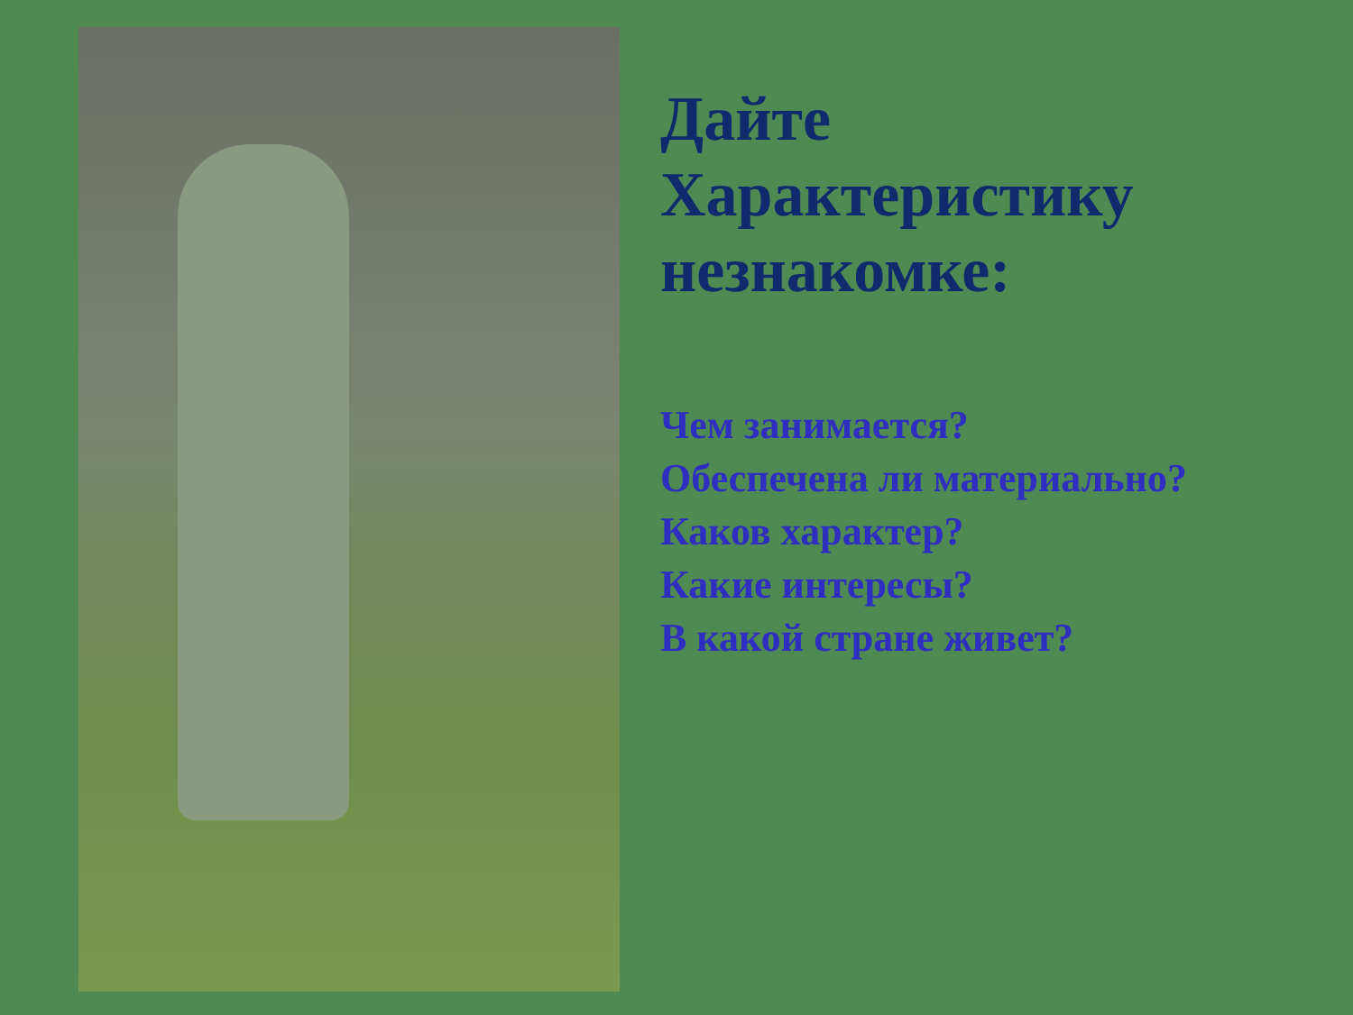Дайте
Характеристику
незнакомке:
Чем занимается?
Обеспечена ли материально?
Каков характер?
Какие интересы?
В какой стране живет?